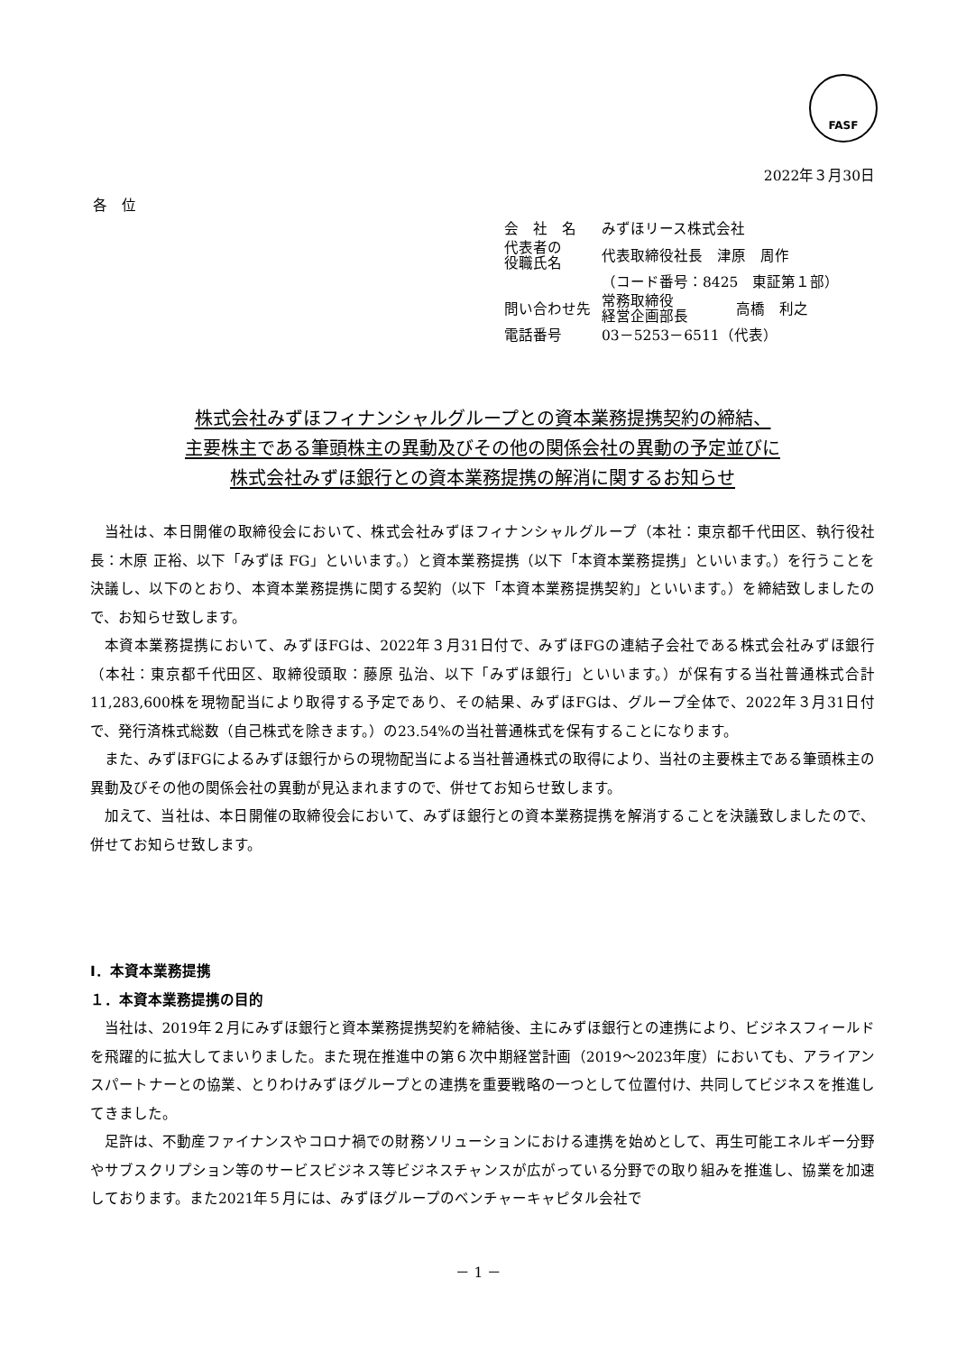FASF
2022年３月30日
各　位
| 会 社 名 | みずほリース株式会社 | |
| 代表者の 役職氏名 | 代表取締役社長 津原 周作 | |
| | （コード番号：8425 東証第１部） | |
| 問い合わせ先 | 常務取締役 経営企画部長 | 高橋 利之 |
| 電話番号 | 03－5253－6511（代表） | |
株式会社みずほフィナンシャルグループとの資本業務提携契約の締結、
主要株主である筆頭株主の異動及びその他の関係会社の異動の予定並びに
株式会社みずほ銀行との資本業務提携の解消に関するお知らせ
当社は、本日開催の取締役会において、株式会社みずほフィナンシャルグループ（本社：東京都千代田区、執行役社長：木原 正裕、以下「みずほ FG」といいます。）と資本業務提携（以下「本資本業務提携」といいます。）を行うことを決議し、以下のとおり、本資本業務提携に関する契約（以下「本資本業務提携契約」といいます。）を締結致しましたので、お知らせ致します。
本資本業務提携において、みずほFGは、2022年３月31日付で、みずほFGの連結子会社である株式会社みずほ銀行（本社：東京都千代田区、取締役頭取：藤原 弘治、以下「みずほ銀行」といいます。）が保有する当社普通株式合計11,283,600株を現物配当により取得する予定であり、その結果、みずほFGは、グループ全体で、2022年３月31日付で、発行済株式総数（自己株式を除きます。）の23.54%の当社普通株式を保有することになります。
また、みずほFGによるみずほ銀行からの現物配当による当社普通株式の取得により、当社の主要株主である筆頭株主の異動及びその他の関係会社の異動が見込まれますので、併せてお知らせ致します。
加えて、当社は、本日開催の取締役会において、みずほ銀行との資本業務提携を解消することを決議致しましたので、併せてお知らせ致します。
Ⅰ．本資本業務提携
１．本資本業務提携の目的
当社は、2019年２月にみずほ銀行と資本業務提携契約を締結後、主にみずほ銀行との連携により、ビジネスフィールドを飛躍的に拡大してまいりました。また現在推進中の第６次中期経営計画（2019～2023年度）においても、アライアンスパートナーとの協業、とりわけみずほグループとの連携を重要戦略の一つとして位置付け、共同してビジネスを推進してきました。
足許は、不動産ファイナンスやコロナ禍での財務ソリューションにおける連携を始めとして、再生可能エネルギー分野やサブスクリプション等のサービスビジネス等ビジネスチャンスが広がっている分野での取り組みを推進し、協業を加速しております。また2021年５月には、みずほグループのベンチャーキャピタル会社で
－ 1 －